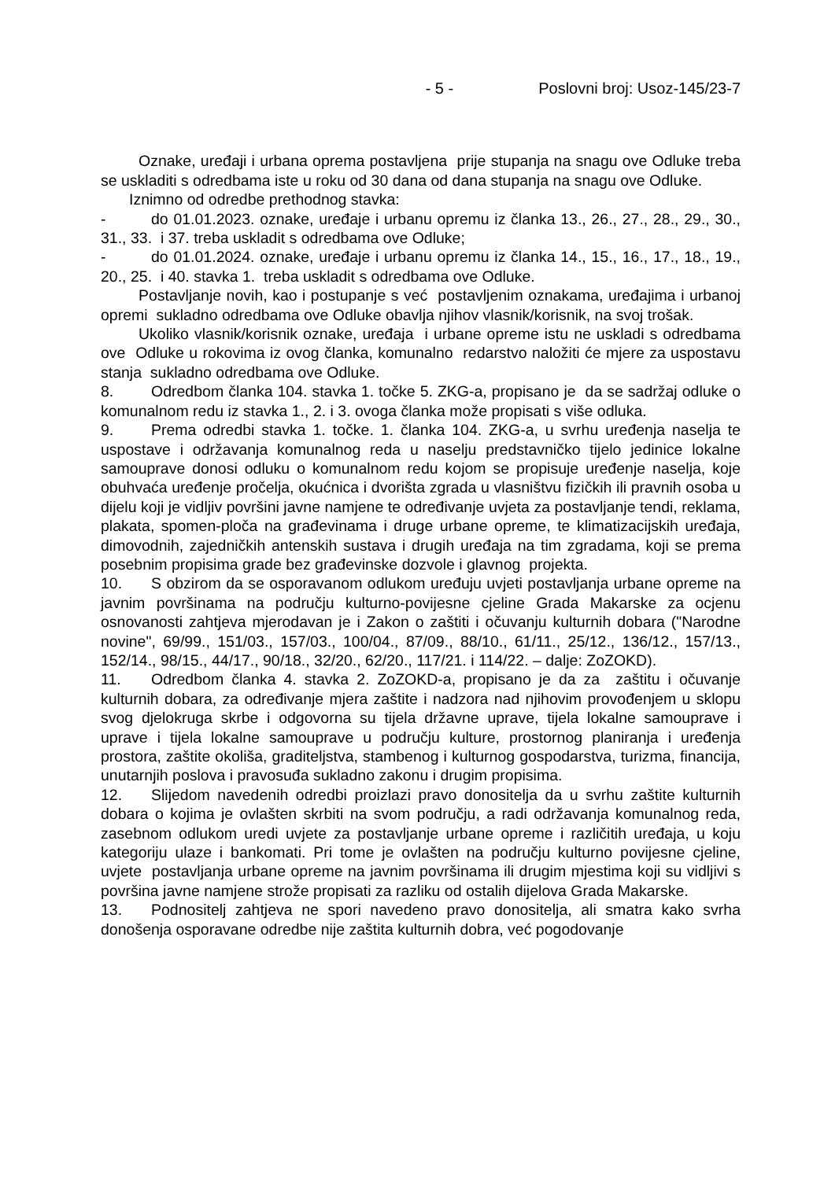- 5 - Poslovni broj: Usoz-145/23-7
Oznake, uređaji i urbana oprema postavljena prije stupanja na snagu ove Odluke treba se uskladiti s odredbama iste u roku od 30 dana od dana stupanja na snagu ove Odluke.
Iznimno od odredbe prethodnog stavka:
- do 01.01.2023. oznake, uređaje i urbanu opremu iz članka 13., 26., 27., 28., 29., 30., 31., 33. i 37. treba uskladit s odredbama ove Odluke;
- do 01.01.2024. oznake, uređaje i urbanu opremu iz članka 14., 15., 16., 17., 18., 19., 20., 25. i 40. stavka 1. treba uskladit s odredbama ove Odluke.
Postavljanje novih, kao i postupanje s već postavljenim oznakama, uređajima i urbanoj opremi sukladno odredbama ove Odluke obavlja njihov vlasnik/korisnik, na svoj trošak.
Ukoliko vlasnik/korisnik oznake, uređaja i urbane opreme istu ne uskladi s odredbama ove Odluke u rokovima iz ovog članka, komunalno redarstvo naložiti će mjere za uspostavu stanja sukladno odredbama ove Odluke.
8. Odredbom članka 104. stavka 1. točke 5. ZKG-a, propisano je da se sadržaj odluke o komunalnom redu iz stavka 1., 2. i 3. ovoga članka može propisati s više odluka.
9. Prema odredbi stavka 1. točke. 1. članka 104. ZKG-a, u svrhu uređenja naselja te uspostave i održavanja komunalnog reda u naselju predstavničko tijelo jedinice lokalne samouprave donosi odluku o komunalnom redu kojom se propisuje uređenje naselja, koje obuhvaća uređenje pročelja, okućnica i dvorišta zgrada u vlasništvu fizičkih ili pravnih osoba u dijelu koji je vidljiv površini javne namjene te određivanje uvjeta za postavljanje tendi, reklama, plakata, spomen-ploča na građevinama i druge urbane opreme, te klimatizacijskih uređaja, dimovodnih, zajedničkih antenskih sustava i drugih uređaja na tim zgradama, koji se prema posebnim propisima grade bez građevinske dozvole i glavnog projekta.
10. S obzirom da se osporavanom odlukom uređuju uvjeti postavljanja urbane opreme na javnim površinama na području kulturno-povijesne cjeline Grada Makarske za ocjenu osnovanosti zahtjeva mjerodavan je i Zakon o zaštiti i očuvanju kulturnih dobara ("Narodne novine", 69/99., 151/03., 157/03., 100/04., 87/09., 88/10., 61/11., 25/12., 136/12., 157/13., 152/14., 98/15., 44/17., 90/18., 32/20., 62/20., 117/21. i 114/22. – dalje: ZoZOKD).
11. Odredbom članka 4. stavka 2. ZoZOKD-a, propisano je da za zaštitu i očuvanje kulturnih dobara, za određivanje mjera zaštite i nadzora nad njihovim provođenjem u sklopu svog djelokruga skrbe i odgovorna su tijela državne uprave, tijela lokalne samouprave i uprave i tijela lokalne samouprave u području kulture, prostornog planiranja i uređenja prostora, zaštite okoliša, graditeljstva, stambenog i kulturnog gospodarstva, turizma, financija, unutarnjih poslova i pravosuđa sukladno zakonu i drugim propisima.
12. Slijedom navedenih odredbi proizlazi pravo donositelja da u svrhu zaštite kulturnih dobara o kojima je ovlašten skrbiti na svom području, a radi održavanja komunalnog reda, zasebnom odlukom uredi uvjete za postavljanje urbane opreme i različitih uređaja, u koju kategoriju ulaze i bankomati. Pri tome je ovlašten na području kulturno povijesne cjeline, uvjete postavljanja urbane opreme na javnim površinama ili drugim mjestima koji su vidljivi s površina javne namjene strože propisati za razliku od ostalih dijelova Grada Makarske.
13. Podnositelj zahtjeva ne spori navedeno pravo donositelja, ali smatra kako svrha donošenja osporavane odredbe nije zaštita kulturnih dobra, već pogodovanje